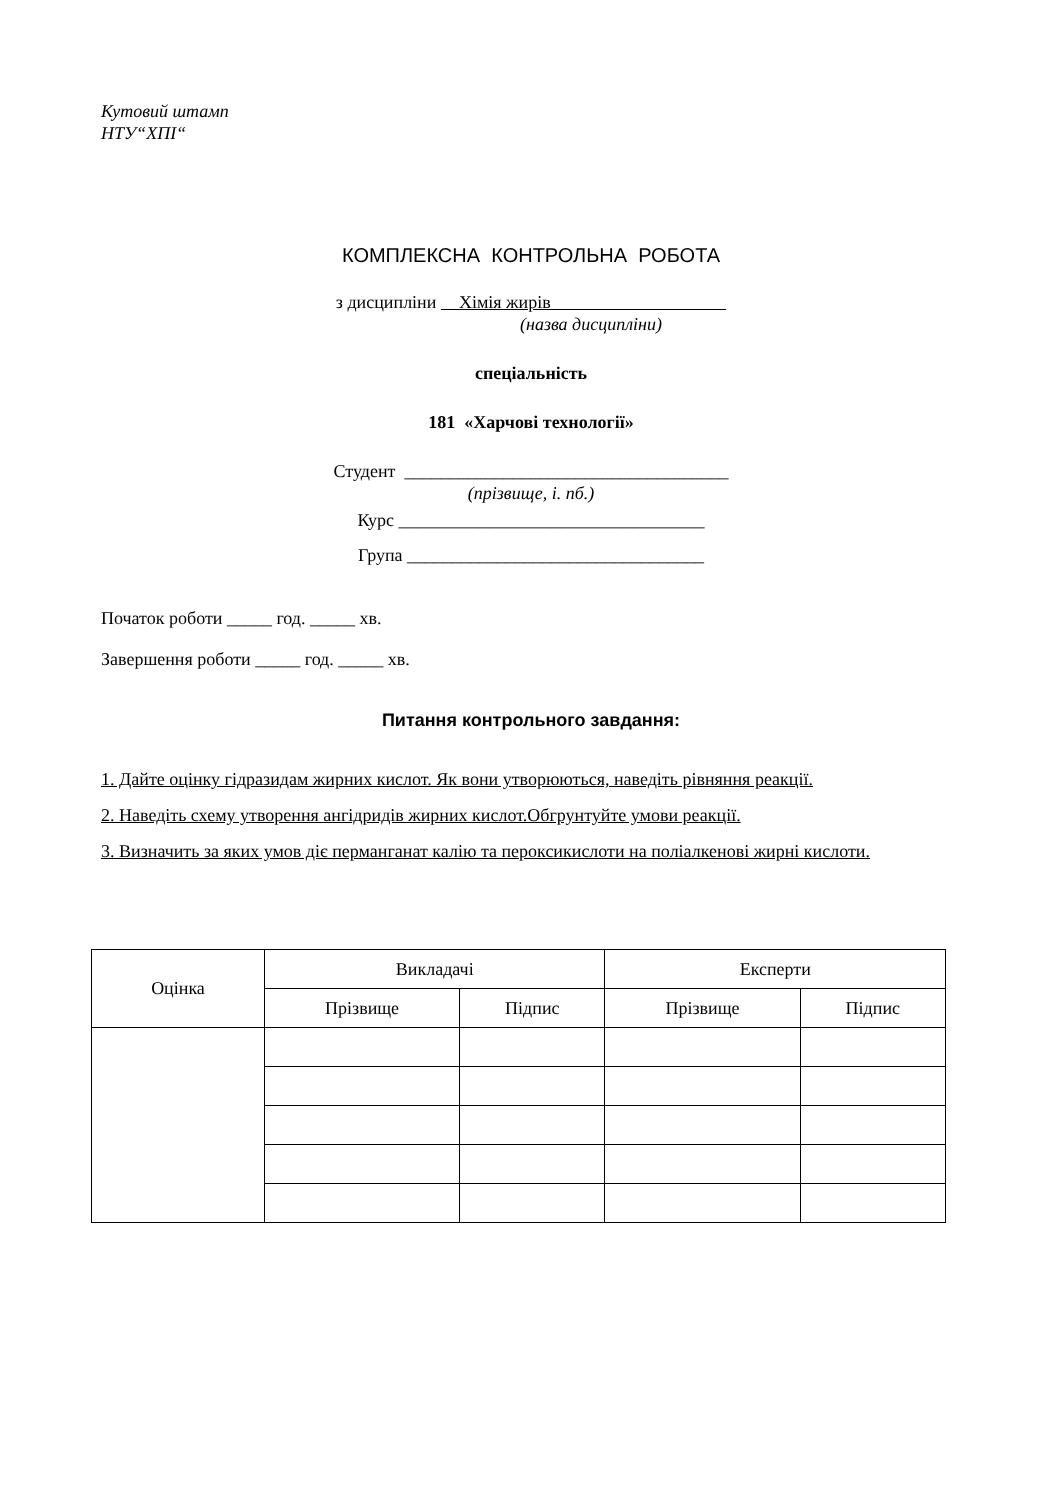Кутовий штамп
НТУ“ХПІ“
КОМПЛЕКСНА КОНТРОЛЬНА РОБОТА
з дисципліни Хімія жирів
(назва дисципліни)
спеціальність
181 «Харчові технології»
Студент ____________________________________
(прізвище, і. пб.)
Курс __________________________________
Група _________________________________
Початок роботи _____ год. _____ хв.
Завершення роботи _____ год. _____ хв.
Питання контрольного завдання:
1. Дайте оцінку гідразидам жирних кислот. Як вони утворюються, наведіть рівняння реакції.
2. Наведіть схему утворення ангідридів жирних кислот.Обгрунтуйте умови реакції.
3. Визначить за яких умов діє перманганат калію та пероксикислоти на поліалкенові жирні кислоти.
| Оцінка | Викладачі | | Експерти | |
| | Прізвище | Підпис | Прізвище | Підпис |